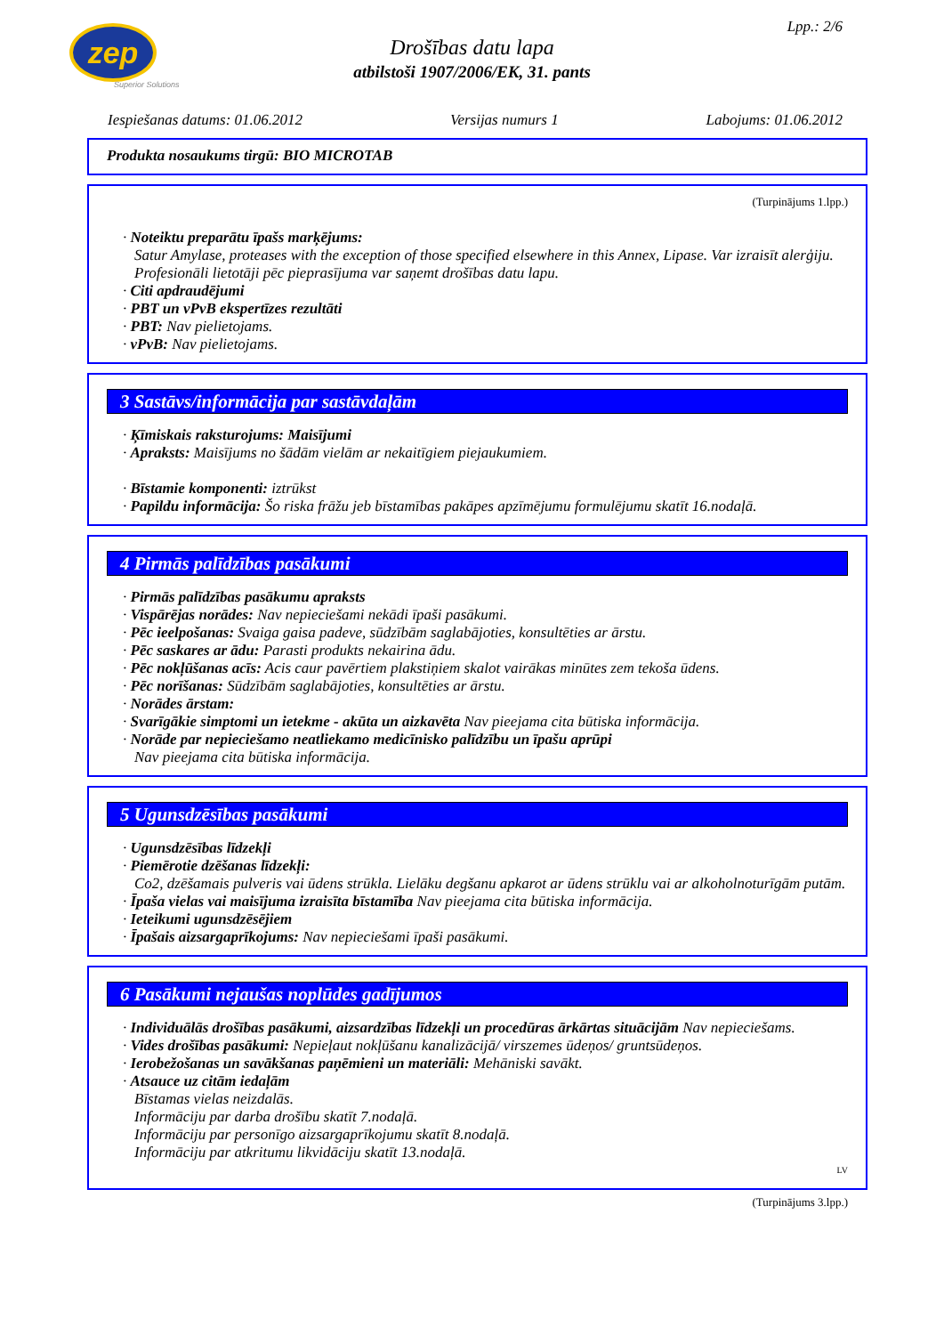zep
Superior Solutions
Lpp.: 2/6
Drošības datu lapa
atbilstoši 1907/2006/EK, 31. pants
Iespiešanas datums: 01.06.2012 Versijas numurs 1 Labojums: 01.06.2012
Produkta nosaukums tirgū: BIO MICROTAB
(Turpinājums 1.lpp.)
· Noteiktu preparātu īpašs marķējums:
Satur Amylase, proteases with the exception of those specified elsewhere in this Annex, Lipase. Var izraisīt alerģiju.
Profesionāli lietotāji pēc pieprasījuma var saņemt drošības datu lapu.
· Citi apdraudējumi
· PBT un vPvB ekspertīzes rezultāti
· PBT: Nav pielietojams.
· vPvB: Nav pielietojams.
3 Sastāvs/informācija par sastāvdaļām
· Ķīmiskais raksturojums: Maisījumi
· Apraksts: Maisījums no šādām vielām ar nekaitīgiem piejaukumiem.
· Bīstamie komponenti: iztrūkst
· Papildu informācija: Šo riska frāžu jeb bīstamības pakāpes apzīmējumu formulējumu skatīt 16.nodaļā.
4 Pirmās palīdzības pasākumi
· Pirmās palīdzības pasākumu apraksts
· Vispārējas norādes: Nav nepieciešami nekādi īpaši pasākumi.
· Pēc ieelpošanas: Svaiga gaisa padeve, sūdzībām saglabājoties, konsultēties ar ārstu.
· Pēc saskares ar ādu: Parasti produkts nekairina ādu.
· Pēc nokļūšanas acīs: Acis caur pavērtiem plakstiņiem skalot vairākas minūtes zem tekoša ūdens.
· Pēc norīšanas: Sūdzībām saglabājoties, konsultēties ar ārstu.
· Norādes ārstam:
· Svarīgākie simptomi un ietekme - akūta un aizkavēta Nav pieejama cita būtiska informācija.
· Norāde par nepieciešamo neatliekamo medicīnisko palīdzību un īpašu aprūpi
Nav pieejama cita būtiska informācija.
5 Ugunsdzēsības pasākumi
· Ugunsdzēsības līdzekļi
· Piemērotie dzēšanas līdzekļi:
Co2, dzēšamais pulveris vai ūdens strūkla. Lielāku degšanu apkarot ar ūdens strūklu vai ar alkoholnoturīgām putām.
· Īpaša vielas vai maisījuma izraisīta bīstamība Nav pieejama cita būtiska informācija.
· Ieteikumi ugunsdzēsējiem
· Īpašais aizsargaprīkojums: Nav nepieciešami īpaši pasākumi.
6 Pasākumi nejaušas noplūdes gadījumos
· Individuālās drošības pasākumi, aizsardzības līdzekļi un procedūras ārkārtas situācijām Nav nepieciešams.
· Vides drošības pasākumi: Nepieļaut nokļūšanu kanalizācijā/ virszemes ūdeņos/ gruntsūdeņos.
· Ierobežošanas un savākšanas paņēmieni un materiāli: Mehāniski savākt.
· Atsauce uz citām iedaļām
Bīstamas vielas neizdalās.
Informāciju par darba drošību skatīt 7.nodaļā.
Informāciju par personīgo aizsargaprīkojumu skatīt 8.nodaļā.
Informāciju par atkritumu likvidāciju skatīt 13.nodaļā.
LV
(Turpinājums 3.lpp.)